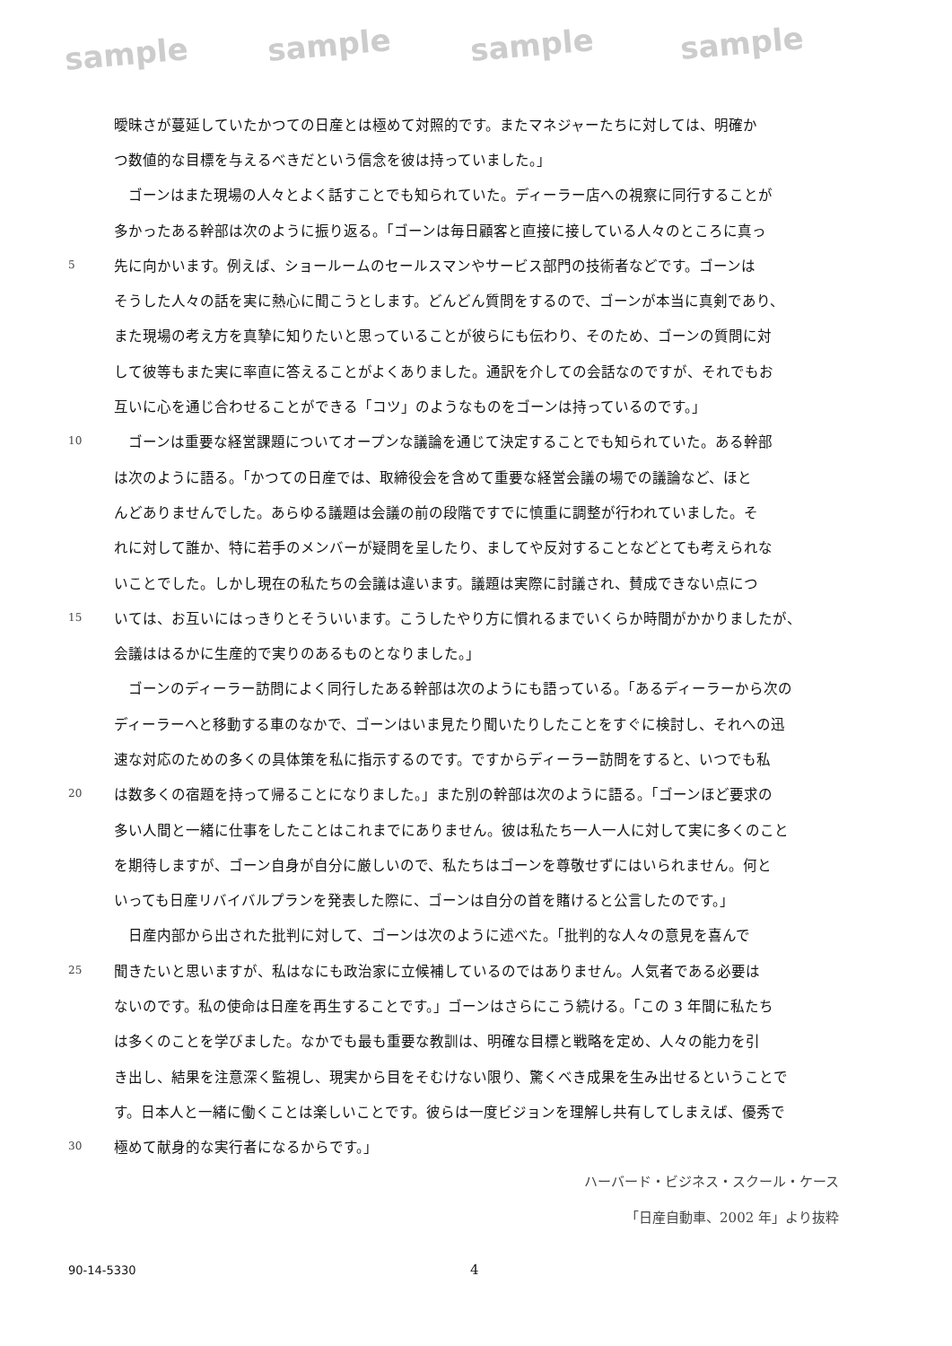sample sample sample sample
曖昧さが蔓延していたかつての日産とは極めて対照的です。またマネジャーたちに対しては、明確か
つ数値的な目標を与えるべきだという信念を彼は持っていました。」
　ゴーンはまた現場の人々とよく話すことでも知られていた。ディーラー店への視察に同行することが
多かったある幹部は次のように振り返る。「ゴーンは毎日顧客と直接に接している人々のところに真っ
5 先に向かいます。例えば、ショールームのセールスマンやサービス部門の技術者などです。ゴーンは
そうした人々の話を実に熱心に聞こうとします。どんどん質問をするので、ゴーンが本当に真剣であり、
また現場の考え方を真摯に知りたいと思っていることが彼らにも伝わり、そのため、ゴーンの質問に対
して彼等もまた実に率直に答えることがよくありました。通訳を介しての会話なのですが、それでもお
互いに心を通じ合わせることができる「コツ」のようなものをゴーンは持っているのです。」
10　ゴーンは重要な経営課題についてオープンな議論を通じて決定することでも知られていた。ある幹部
は次のように語る。「かつての日産では、取締役会を含めて重要な経営会議の場での議論など、ほと
んどありませんでした。あらゆる議題は会議の前の段階ですでに慎重に調整が行われていました。そ
れに対して誰か、特に若手のメンバーが疑問を呈したり、ましてや反対することなどとても考えられな
いことでした。しかし現在の私たちの会議は違います。議題は実際に討議され、賛成できない点につ
15 いては、お互いにはっきりとそういいます。こうしたやり方に慣れるまでいくらか時間がかかりましたが、
会議ははるかに生産的で実りのあるものとなりました。」
　ゴーンのディーラー訪問によく同行したある幹部は次のようにも語っている。「あるディーラーから次の
ディーラーへと移動する車のなかで、ゴーンはいま見たり聞いたりしたことをすぐに検討し、それへの迅
速な対応のための多くの具体策を私に指示するのです。ですからディーラー訪問をすると、いつでも私
20 は数多くの宿題を持って帰ることになりました。」また別の幹部は次のように語る。「ゴーンほど要求の
多い人間と一緒に仕事をしたことはこれまでにありません。彼は私たち一人一人に対して実に多くのこと
を期待しますが、ゴーン自身が自分に厳しいので、私たちはゴーンを尊敬せずにはいられません。何と
いっても日産リバイバルプランを発表した際に、ゴーンは自分の首を賭けると公言したのです。」
　日産内部から出された批判に対して、ゴーンは次のように述べた。「批判的な人々の意見を喜んで
25 聞きたいと思いますが、私はなにも政治家に立候補しているのではありません。人気者である必要は
ないのです。私の使命は日産を再生することです。」ゴーンはさらにこう続ける。「この 3 年間に私たち
は多くのことを学びました。なかでも最も重要な教訓は、明確な目標と戦略を定め、人々の能力を引
き出し、結果を注意深く監視し、現実から目をそむけない限り、驚くべき成果を生み出せるということで
す。日本人と一緒に働くことは楽しいことです。彼らは一度ビジョンを理解し共有してしまえば、優秀で
30 極めて献身的な実行者になるからです。」
ハーバード・ビジネス・スクール・ケース
「日産自動車、2002 年」より抜粋
90-14-5330 4